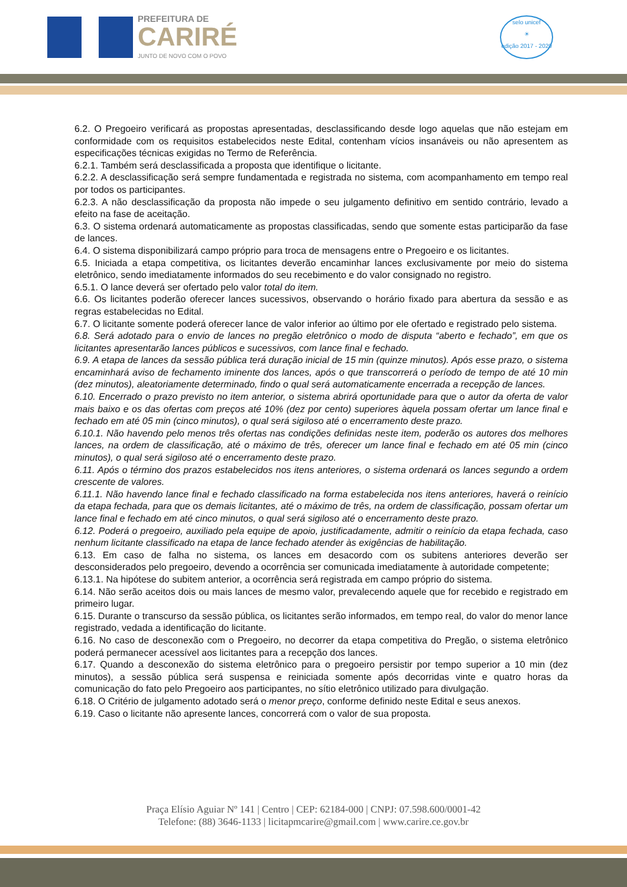PREFEITURA DE
CARIRÉ
JUNTO DE NOVO COM O POVO
selo unicef
☀
edição 2017 - 2020
6.2. O Pregoeiro verificará as propostas apresentadas, desclassificando desde logo aquelas que não estejam em conformidade com os requisitos estabelecidos neste Edital, contenham vícios insanáveis ou não apresentem as especificações técnicas exigidas no Termo de Referência.
6.2.1. Também será desclassificada a proposta que identifique o licitante.
6.2.2. A desclassificação será sempre fundamentada e registrada no sistema, com acompanhamento em tempo real por todos os participantes.
6.2.3. A não desclassificação da proposta não impede o seu julgamento definitivo em sentido contrário, levado a efeito na fase de aceitação.
6.3. O sistema ordenará automaticamente as propostas classificadas, sendo que somente estas participarão da fase de lances.
6.4. O sistema disponibilizará campo próprio para troca de mensagens entre o Pregoeiro e os licitantes.
6.5. Iniciada a etapa competitiva, os licitantes deverão encaminhar lances exclusivamente por meio do sistema eletrônico, sendo imediatamente informados do seu recebimento e do valor consignado no registro.
6.5.1. O lance deverá ser ofertado pelo valor total do item.
6.6. Os licitantes poderão oferecer lances sucessivos, observando o horário fixado para abertura da sessão e as regras estabelecidas no Edital.
6.7. O licitante somente poderá oferecer lance de valor inferior ao último por ele ofertado e registrado pelo sistema.
6.8. Será adotado para o envio de lances no pregão eletrônico o modo de disputa “aberto e fechado”, em que os licitantes apresentarão lances públicos e sucessivos, com lance final e fechado.
6.9. A etapa de lances da sessão pública terá duração inicial de 15 min (quinze minutos). Após esse prazo, o sistema encaminhará aviso de fechamento iminente dos lances, após o que transcorrerá o período de tempo de até 10 min (dez minutos), aleatoriamente determinado, findo o qual será automaticamente encerrada a recepção de lances.
6.10. Encerrado o prazo previsto no item anterior, o sistema abrirá oportunidade para que o autor da oferta de valor mais baixo e os das ofertas com preços até 10% (dez por cento) superiores àquela possam ofertar um lance final e fechado em até 05 min (cinco minutos), o qual será sigiloso até o encerramento deste prazo.
6.10.1. Não havendo pelo menos três ofertas nas condições definidas neste item, poderão os autores dos melhores lances, na ordem de classificação, até o máximo de três, oferecer um lance final e fechado em até 05 min (cinco minutos), o qual será sigiloso até o encerramento deste prazo.
6.11. Após o término dos prazos estabelecidos nos itens anteriores, o sistema ordenará os lances segundo a ordem crescente de valores.
6.11.1. Não havendo lance final e fechado classificado na forma estabelecida nos itens anteriores, haverá o reinício da etapa fechada, para que os demais licitantes, até o máximo de três, na ordem de classificação, possam ofertar um lance final e fechado em até cinco minutos, o qual será sigiloso até o encerramento deste prazo.
6.12. Poderá o pregoeiro, auxiliado pela equipe de apoio, justificadamente, admitir o reinício da etapa fechada, caso nenhum licitante classificado na etapa de lance fechado atender às exigências de habilitação.
6.13. Em caso de falha no sistema, os lances em desacordo com os subitens anteriores deverão ser desconsiderados pelo pregoeiro, devendo a ocorrência ser comunicada imediatamente à autoridade competente;
6.13.1. Na hipótese do subitem anterior, a ocorrência será registrada em campo próprio do sistema.
6.14. Não serão aceitos dois ou mais lances de mesmo valor, prevalecendo aquele que for recebido e registrado em primeiro lugar.
6.15. Durante o transcurso da sessão pública, os licitantes serão informados, em tempo real, do valor do menor lance registrado, vedada a identificação do licitante.
6.16. No caso de desconexão com o Pregoeiro, no decorrer da etapa competitiva do Pregão, o sistema eletrônico poderá permanecer acessível aos licitantes para a recepção dos lances.
6.17. Quando a desconexão do sistema eletrônico para o pregoeiro persistir por tempo superior a 10 min (dez minutos), a sessão pública será suspensa e reiniciada somente após decorridas vinte e quatro horas da comunicação do fato pelo Pregoeiro aos participantes, no sítio eletrônico utilizado para divulgação.
6.18. O Critério de julgamento adotado será o menor preço, conforme definido neste Edital e seus anexos.
6.19. Caso o licitante não apresente lances, concorrerá com o valor de sua proposta.
Praça Elísio Aguiar Nº 141 | Centro | CEP: 62184-000 | CNPJ: 07.598.600/0001-42
Telefone: (88) 3646-1133 | licitapmcarire@gmail.com | www.carire.ce.gov.br